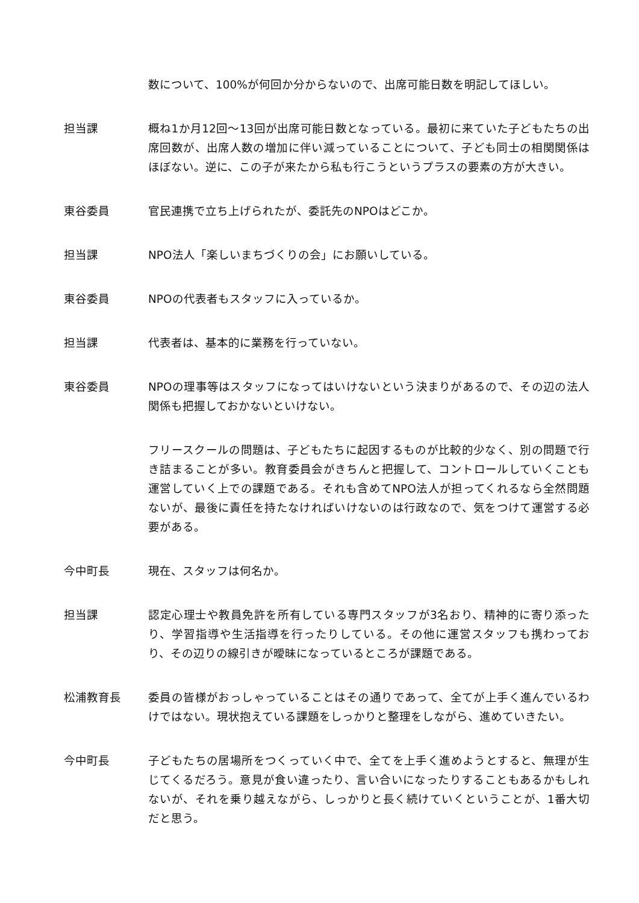数について、100%が何回か分からないので、出席可能日数を明記してほしい。
担当課 概ね1か月12回～13回が出席可能日数となっている。最初に来ていた子どもたちの出席回数が、出席人数の増加に伴い減っていることについて、子ども同士の相関関係はほぼない。逆に、この子が来たから私も行こうというプラスの要素の方が大きい。
東谷委員 官民連携で立ち上げられたが、委託先のNPOはどこか。
担当課 NPO法人「楽しいまちづくりの会」にお願いしている。
東谷委員 NPOの代表者もスタッフに入っているか。
担当課 代表者は、基本的に業務を行っていない。
東谷委員 NPOの理事等はスタッフになってはいけないという決まりがあるので、その辺の法人関係も把握しておかないといけない。
フリースクールの問題は、子どもたちに起因するものが比較的少なく、別の問題で行き詰まることが多い。教育委員会がきちんと把握して、コントロールしていくことも運営していく上での課題である。それも含めてNPO法人が担ってくれるなら全然問題ないが、最後に責任を持たなければいけないのは行政なので、気をつけて運営する必要がある。
今中町長 現在、スタッフは何名か。
担当課 認定心理士や教員免許を所有している専門スタッフが3名おり、精神的に寄り添ったり、学習指導や生活指導を行ったりしている。その他に運営スタッフも携わっており、その辺りの線引きが曖昧になっているところが課題である。
松浦教育長 委員の皆様がおっしゃっていることはその通りであって、全てが上手く進んでいるわけではない。現状抱えている課題をしっかりと整理をしながら、進めていきたい。
今中町長 子どもたちの居場所をつくっていく中で、全てを上手く進めようとすると、無理が生じてくるだろう。意見が食い違ったり、言い合いになったりすることもあるかもしれないが、それを乗り越えながら、しっかりと長く続けていくということが、1番大切だと思う。